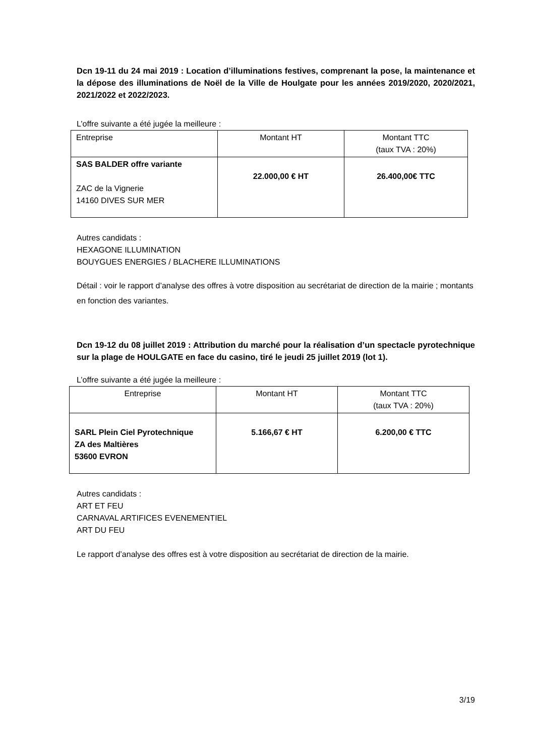Dcn 19-11 du 24 mai 2019 : Location d’illuminations festives, comprenant la pose, la maintenance et la dépose des illuminations de Noël de la Ville de Houlgate pour les années 2019/2020, 2020/2021, 2021/2022 et 2022/2023.
L’offre suivante a été jugée la meilleure :
| Entreprise | Montant HT | Montant TTC (taux TVA : 20%) |
| SAS BALDER offre variante ZAC de la Vignerie 14160 DIVES SUR MER | 22.000,00 € HT | 26.400,00€ TTC |
Autres candidats :
HEXAGONE ILLUMINATION
BOUYGUES ENERGIES / BLACHERE ILLUMINATIONS
Détail : voir le rapport d’analyse des offres à votre disposition au secrétariat de direction de la mairie ; montants en fonction des variantes.
Dcn 19-12 du 08 juillet 2019 : Attribution du marché pour la réalisation d’un spectacle pyrotechnique sur la plage de HOULGATE en face du casino, tiré le jeudi 25 juillet 2019 (lot 1).
L’offre suivante a été jugée la meilleure :
| Entreprise | Montant HT | Montant TTC (taux TVA : 20%) |
| SARL Plein Ciel Pyrotechnique ZA des Maltières 53600 EVRON | 5.166,67 € HT | 6.200,00 € TTC |
Autres candidats :
ART ET FEU
CARNAVAL ARTIFICES EVENEMENTIEL
ART DU FEU
Le rapport d’analyse des offres est à votre disposition au secrétariat de direction de la mairie.
3/19